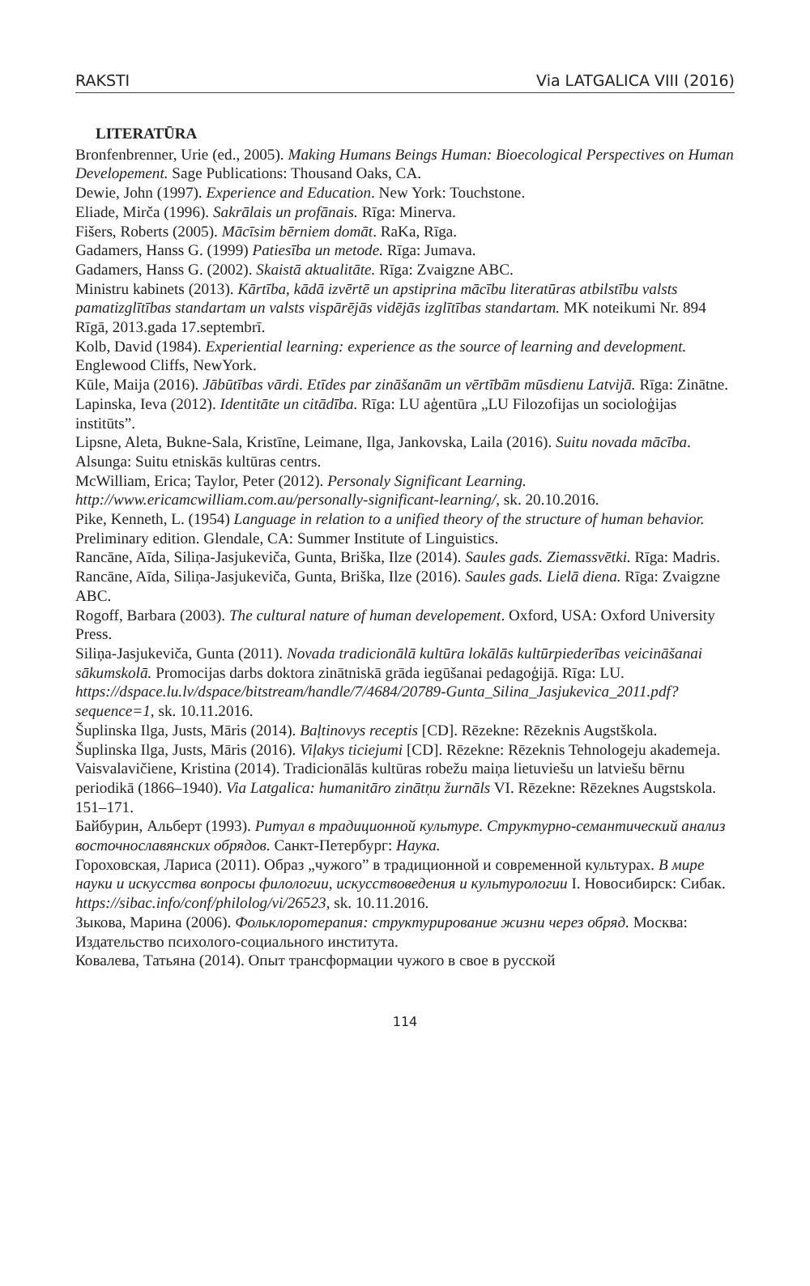RAKSTI Via LATGALICA VIII (2016)
LITERATŪRA
Bronfenbrenner, Urie (ed., 2005). Making Humans Beings Human: Bioecological Perspectives on Human Developement. Sage Publications: Thousand Oaks, CA.
Dewie, John (1997). Experience and Education. New York: Touchstone.
Eliade, Mirča (1996). Sakrālais un profānais. Rīga: Minerva.
Fišers, Roberts (2005). Mācīsim bērniem domāt. RaKa, Rīga.
Gadamers, Hanss G. (1999) Patiesība un metode. Rīga: Jumava.
Gadamers, Hanss G. (2002). Skaistā aktualitāte. Rīga: Zvaigzne ABC.
Ministru kabinets (2013). Kārtība, kādā izvērtē un apstiprina mācību literatūras atbilstību valsts pamatizglītības standartam un valsts vispārējās vidējās izglītības standartam. MK noteikumi Nr. 894 Rīgā, 2013.gada 17.septembrī.
Kolb, David (1984). Experiential learning: experience as the source of learning and development. Englewood Cliffs, NewYork.
Kūle, Maija (2016). Jābūtības vārdi. Etīdes par zināšanām un vērtībām mūsdienu Latvijā. Rīga: Zinātne.
Lapinska, Ieva (2012). Identitāte un citādība. Rīga: LU aģentūra „LU Filozofijas un socioloģijas institūts”.
Lipsne, Aleta, Bukne-Sala, Kristīne, Leimane, Ilga, Jankovska, Laila (2016). Suitu novada mācība. Alsunga: Suitu etniskās kultūras centrs.
McWilliam, Erica; Taylor, Peter (2012). Personaly Significant Learning. http://www.ericamcwilliam.com.au/personally-significant-learning/, sk. 20.10.2016.
Pike, Kenneth, L. (1954) Language in relation to a unified theory of the structure of human behavior. Preliminary edition. Glendale, CA: Summer Institute of Linguistics.
Rancāne, Aīda, Siliņa-Jasjukeviča, Gunta, Briška, Ilze (2014). Saules gads. Ziemassvētki. Rīga: Madris.
Rancāne, Aīda, Siliņa-Jasjukeviča, Gunta, Briška, Ilze (2016). Saules gads. Lielā diena. Rīga: Zvaigzne ABC.
Rogoff, Barbara (2003). The cultural nature of human developement. Oxford, USA: Oxford University Press.
Siliņa-Jasjukeviča, Gunta (2011). Novada tradicionālā kultūra lokālās kultūrpiederības veicināšanai sākumskolā. Promocijas darbs doktora zinātniskā grāda iegūšanai pedagoģijā. Rīga: LU. https://dspace.lu.lv/dspace/bitstream/handle/7/4684/20789-Gunta_Silina_Jasjukevica_2011.pdf?sequence=1, sk. 10.11.2016.
Šuplinska Ilga, Justs, Māris (2014). Baļtinovys receptis [CD]. Rēzekne: Rēzeknis Augstškola.
Šuplinska Ilga, Justs, Māris (2016). Viļakys ticiejumi [CD]. Rēzekne: Rēzeknis Tehnologeju akademeja.
Vaisvalavičiene, Kristina (2014). Tradicionālās kultūras robežu maiņa lietuviešu un latviešu bērnu periodikā (1866–1940). Via Latgalica: humanitāro zinātņu žurnāls VI. Rēzekne: Rēzeknes Augstskola. 151–171.
Байбурин, Альберт (1993). Ритуал в традиционной культуре. Структурно-семантический анализ восточнославянских обрядов. Санкт-Петербург: Наука.
Гороховская, Лариса (2011). Образ „чужого” в традиционной и современной культурах. В мире науки и искусства вопросы филологии, искусствоведения и культурологии I. Новосибирск: Сибак. https://sibac.info/conf/philolog/vi/26523, sk. 10.11.2016.
Зыкова, Марина (2006). Фольклоротерапия: структурирование жизни через обряд. Москва: Издательство психолого-социального института.
Ковалева, Татьяна (2014). Опыт трансформации чужого в свое в русской
114